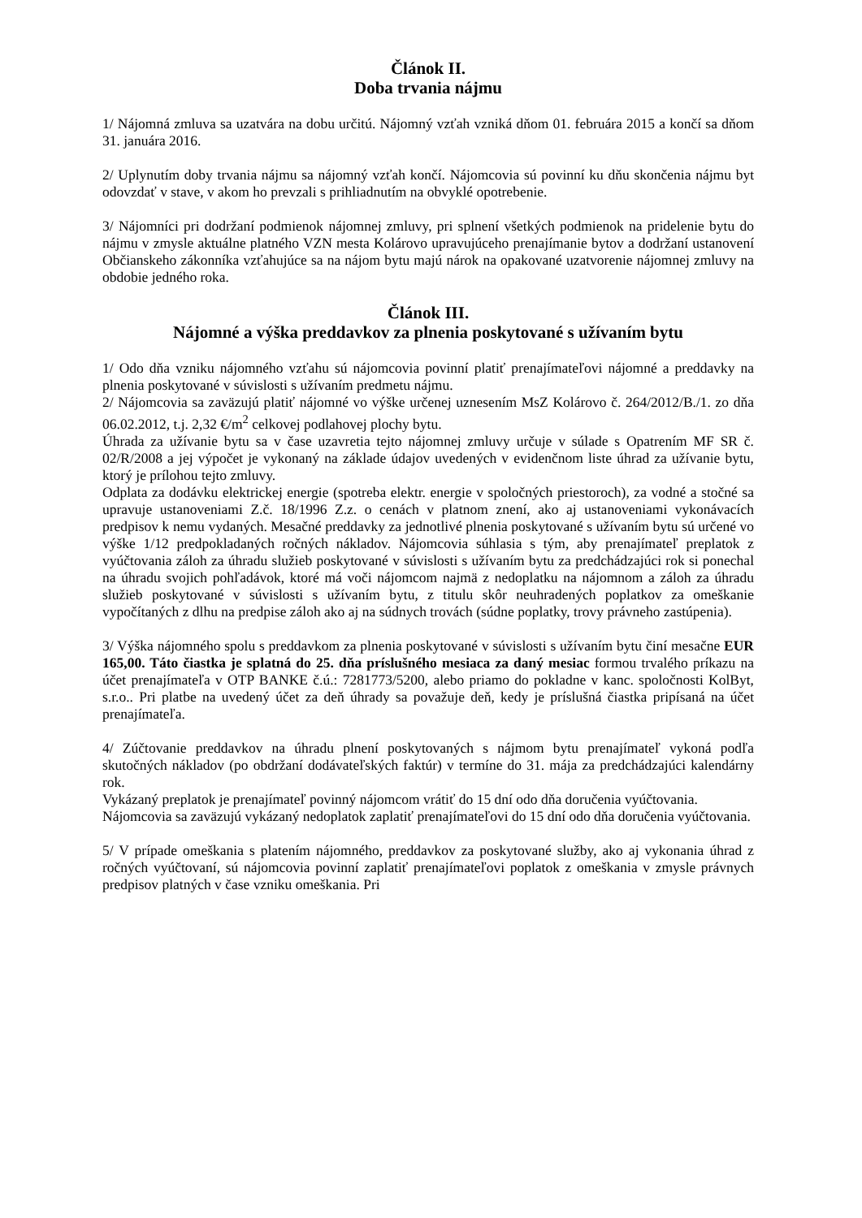Článok II.
Doba trvania nájmu
1/ Nájomná zmluva sa uzatvára na dobu určitú. Nájomný vzťah vzniká dňom 01. februára 2015 a končí sa dňom 31. januára 2016.
2/ Uplynutím doby trvania nájmu sa nájomný vzťah končí. Nájomcovia sú povinní ku dňu skončenia nájmu byt odovzdať v stave, v akom ho prevzali s prihliadnutím na obvyklé opotrebenie.
3/ Nájomníci pri dodržaní podmienok nájomnej zmluvy, pri splnení všetkých podmienok na pridelenie bytu do nájmu v zmysle aktuálne platného VZN mesta Kolárovo upravujúceho prenajímanie bytov a dodržaní ustanovení Občianskeho zákonníka vzťahujúce sa na nájom bytu majú nárok na opakované uzatvorenie nájomnej zmluvy na obdobie jedného roka.
Článok III.
Nájomné a výška preddavkov za plnenia poskytované s užívaním bytu
1/ Odo dňa vzniku nájomného vzťahu sú nájomcovia povinní platiť prenajímateľovi nájomné a preddavky na plnenia poskytované v súvislosti s užívaním predmetu nájmu.
2/ Nájomcovia sa zaväzujú platiť nájomné vo výške určenej uznesením MsZ Kolárovo č. 264/2012/B./1. zo dňa 06.02.2012, t.j. 2,32 €/m<sup>2</sup> celkovej podlahovej plochy bytu.
Úhrada za užívanie bytu sa v čase uzavretia tejto nájomnej zmluvy určuje v súlade s Opatrením MF SR č. 02/R/2008 a jej výpočet je vykonaný na základe údajov uvedených v evidenčnom liste úhrad za užívanie bytu, ktorý je prílohou tejto zmluvy.
Odplata za dodávku elektrickej energie (spotreba elektr. energie v spoločných priestoroch), za vodné a stočné sa upravuje ustanoveniami Z.č. 18/1996 Z.z. o cenách v platnom znení, ako aj ustanoveniami vykonávacích predpisov k nemu vydaných. Mesačné preddavky za jednotlivé plnenia poskytované s užívaním bytu sú určené vo výške 1/12 predpokladaných ročných nákladov. Nájomcovia súhlasia s tým, aby prenajímateľ preplatok z vyúčtovania záloh za úhradu služieb poskytované v súvislosti s užívaním bytu za predchádzajúci rok si ponechal na úhradu svojich pohľadávok, ktoré má voči nájomcom najmä z nedoplatku na nájomnom a záloh za úhradu služieb poskytované v súvislosti s užívaním bytu, z titulu skôr neuhradených poplatkov za omeškanie vypočítaných z dlhu na predpise záloh ako aj na súdnych trovách (súdne poplatky, trovy právneho zastúpenia).
3/ Výška nájomného spolu s preddavkom za plnenia poskytované v súvislosti s užívaním bytu činí mesačne EUR 165,00. Táto čiastka je splatná do 25. dňa príslušného mesiaca za daný mesiac formou trvalého príkazu na účet prenajímateľa v OTP BANKE č.ú.: 7281773/5200, alebo priamo do pokladne v kanc. spoločnosti KolByt, s.r.o.. Pri platbe na uvedený účet za deň úhrady sa považuje deň, kedy je príslušná čiastka pripísaná na účet prenajímateľa.
4/ Zúčtovanie preddavkov na úhradu plnení poskytovaných s nájmom bytu prenajímateľ vykoná podľa skutočných nákladov (po obdržaní dodávateľských faktúr) v termíne do 31. mája za predchádzajúci kalendárny rok.
Vykázaný preplatok je prenajímateľ povinný nájomcom vrátiť do 15 dní odo dňa doručenia vyúčtovania.
Nájomcovia sa zaväzujú vykázaný nedoplatok zaplatiť prenajímateľovi do 15 dní odo dňa doručenia vyúčtovania.
5/ V prípade omeškania s platením nájomného, preddavkov za poskytované služby, ako aj vykonania úhrad z ročných vyúčtovaní, sú nájomcovia povinní zaplatiť prenajímateľovi poplatok z omeškania v zmysle právnych predpisov platných v čase vzniku omeškania. Pri